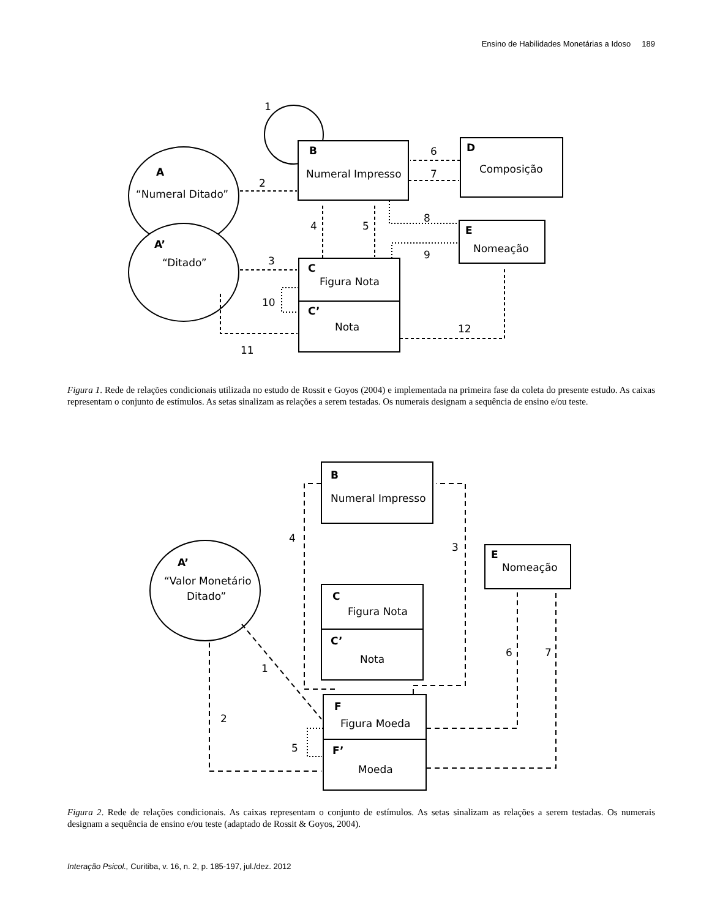Ensino de Habilidades Monetárias a Idoso 189
1
A
“Numeral Ditado”
A’
“Ditado”
B
Numeral Impresso
D
Composição
E
Nomeação
C
Figura Nota
C’
Nota
2
3
4
5
6
7
8
9
10
11
12
Figura 1. Rede de relações condicionais utilizada no estudo de Rossit e Goyos (2004) e implementada na primeira fase da coleta do presente estudo. As caixas representam o conjunto de estímulos. As setas sinalizam as relações a serem testadas. Os numerais designam a sequência de ensino e/ou teste.
B
Numeral Impresso
E
Nomeação
C
Figura Nota
C’
Nota
A’
“Valor Monetário
Ditado”
F
Figura Moeda
F’
Moeda
1
2
3
4
5
6
7
Figura 2. Rede de relações condicionais. As caixas representam o conjunto de estímulos. As setas sinalizam as relações a serem testadas. Os numerais designam a sequência de ensino e/ou teste (adaptado de Rossit & Goyos, 2004).
Interação Psicol., Curitiba, v. 16, n. 2, p. 185-197, jul./dez. 2012